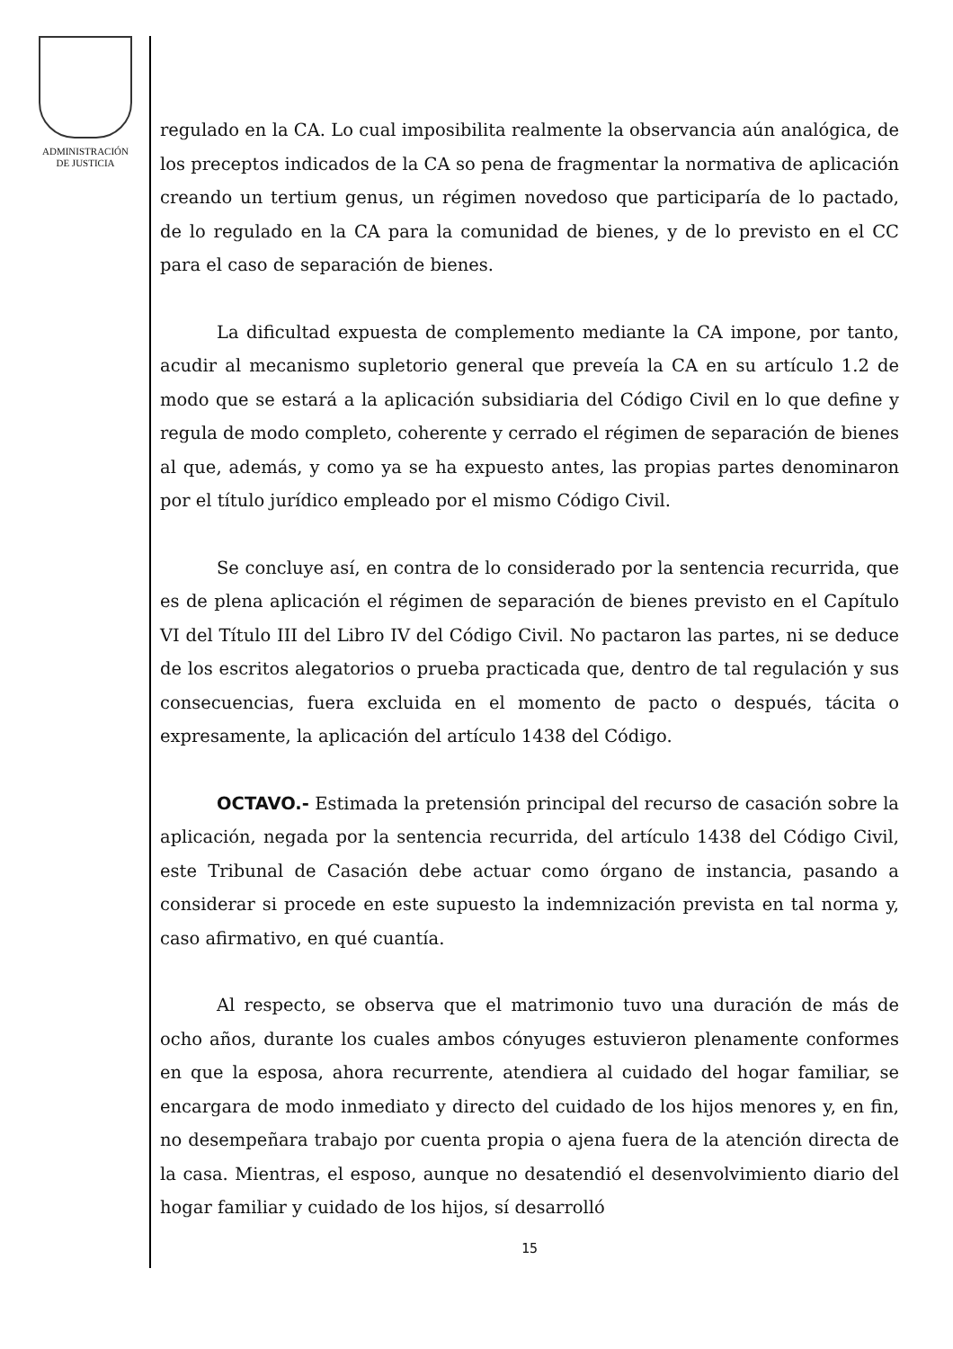ADMINISTRACIÓN
DE JUSTICIA
regulado en la CA. Lo cual imposibilita realmente la observancia aún analógica, de los preceptos indicados de la CA so pena de fragmentar la normativa de aplicación creando un tertium genus, un régimen novedoso que participaría de lo pactado, de lo regulado en la CA para la comunidad de bienes, y de lo previsto en el CC para el caso de separación de bienes.
La dificultad expuesta de complemento mediante la CA impone, por tanto, acudir al mecanismo supletorio general que preveía la CA en su artículo 1.2 de modo que se estará a la aplicación subsidiaria del Código Civil en lo que define y regula de modo completo, coherente y cerrado el régimen de separación de bienes al que, además, y como ya se ha expuesto antes, las propias partes denominaron por el título jurídico empleado por el mismo Código Civil.
Se concluye así, en contra de lo considerado por la sentencia recurrida, que es de plena aplicación el régimen de separación de bienes previsto en el Capítulo VI del Título III del Libro IV del Código Civil. No pactaron las partes, ni se deduce de los escritos alegatorios o prueba practicada que, dentro de tal regulación y sus consecuencias, fuera excluida en el momento de pacto o después, tácita o expresamente, la aplicación del artículo 1438 del Código.
OCTAVO.- Estimada la pretensión principal del recurso de casación sobre la aplicación, negada por la sentencia recurrida, del artículo 1438 del Código Civil, este Tribunal de Casación debe actuar como órgano de instancia, pasando a considerar si procede en este supuesto la indemnización prevista en tal norma y, caso afirmativo, en qué cuantía.
Al respecto, se observa que el matrimonio tuvo una duración de más de ocho años, durante los cuales ambos cónyuges estuvieron plenamente conformes en que la esposa, ahora recurrente, atendiera al cuidado del hogar familiar, se encargara de modo inmediato y directo del cuidado de los hijos menores y, en fin, no desempeñara trabajo por cuenta propia o ajena fuera de la atención directa de la casa. Mientras, el esposo, aunque no desatendió el desenvolvimiento diario del hogar familiar y cuidado de los hijos, sí desarrolló
15